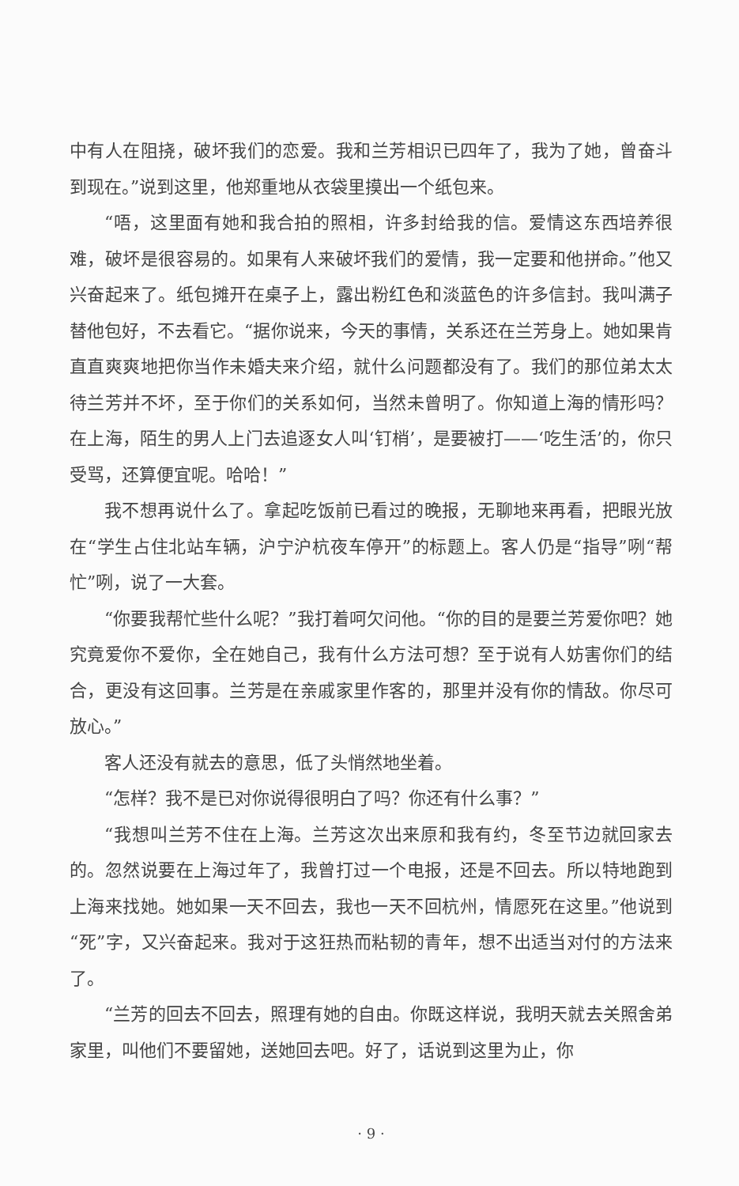中有人在阻挠，破坏我们的恋爱。我和兰芳相识已四年了，我为了她，曾奋斗到现在。”说到这里，他郑重地从衣袋里摸出一个纸包来。
“唔，这里面有她和我合拍的照相，许多封给我的信。爱情这东西培养很难，破坏是很容易的。如果有人来破坏我们的爱情，我一定要和他拼命。”他又兴奋起来了。纸包摊开在桌子上，露出粉红色和淡蓝色的许多信封。我叫满子替他包好，不去看它。“据你说来，今天的事情，关系还在兰芳身上。她如果肯直直爽爽地把你当作未婚夫来介绍，就什么问题都没有了。我们的那位弟太太待兰芳并不坏，至于你们的关系如何，当然未曾明了。你知道上海的情形吗？在上海，陌生的男人上门去追逐女人叫‘钉梢’，是要被打——‘吃生活’的，你只受骂，还算便宜呢。哈哈！”
我不想再说什么了。拿起吃饭前已看过的晚报，无聊地来再看，把眼光放在“学生占住北站车辆，沪宁沪杭夜车停开”的标题上。客人仍是“指导”咧“帮忙”咧，说了一大套。
“你要我帮忙些什么呢？”我打着呵欠问他。“你的目的是要兰芳爱你吧？她究竟爱你不爱你，全在她自己，我有什么方法可想？至于说有人妨害你们的结合，更没有这回事。兰芳是在亲戚家里作客的，那里并没有你的情敌。你尽可放心。”
客人还没有就去的意思，低了头悄然地坐着。
“怎样？我不是已对你说得很明白了吗？你还有什么事？”
“我想叫兰芳不住在上海。兰芳这次出来原和我有约，冬至节边就回家去的。忽然说要在上海过年了，我曾打过一个电报，还是不回去。所以特地跑到上海来找她。她如果一天不回去，我也一天不回杭州，情愿死在这里。”他说到“死”字，又兴奋起来。我对于这狂热而粘韧的青年，想不出适当对付的方法来了。
“兰芳的回去不回去，照理有她的自由。你既这样说，我明天就去关照舍弟家里，叫他们不要留她，送她回去吧。好了，话说到这里为止，你
· 9 ·